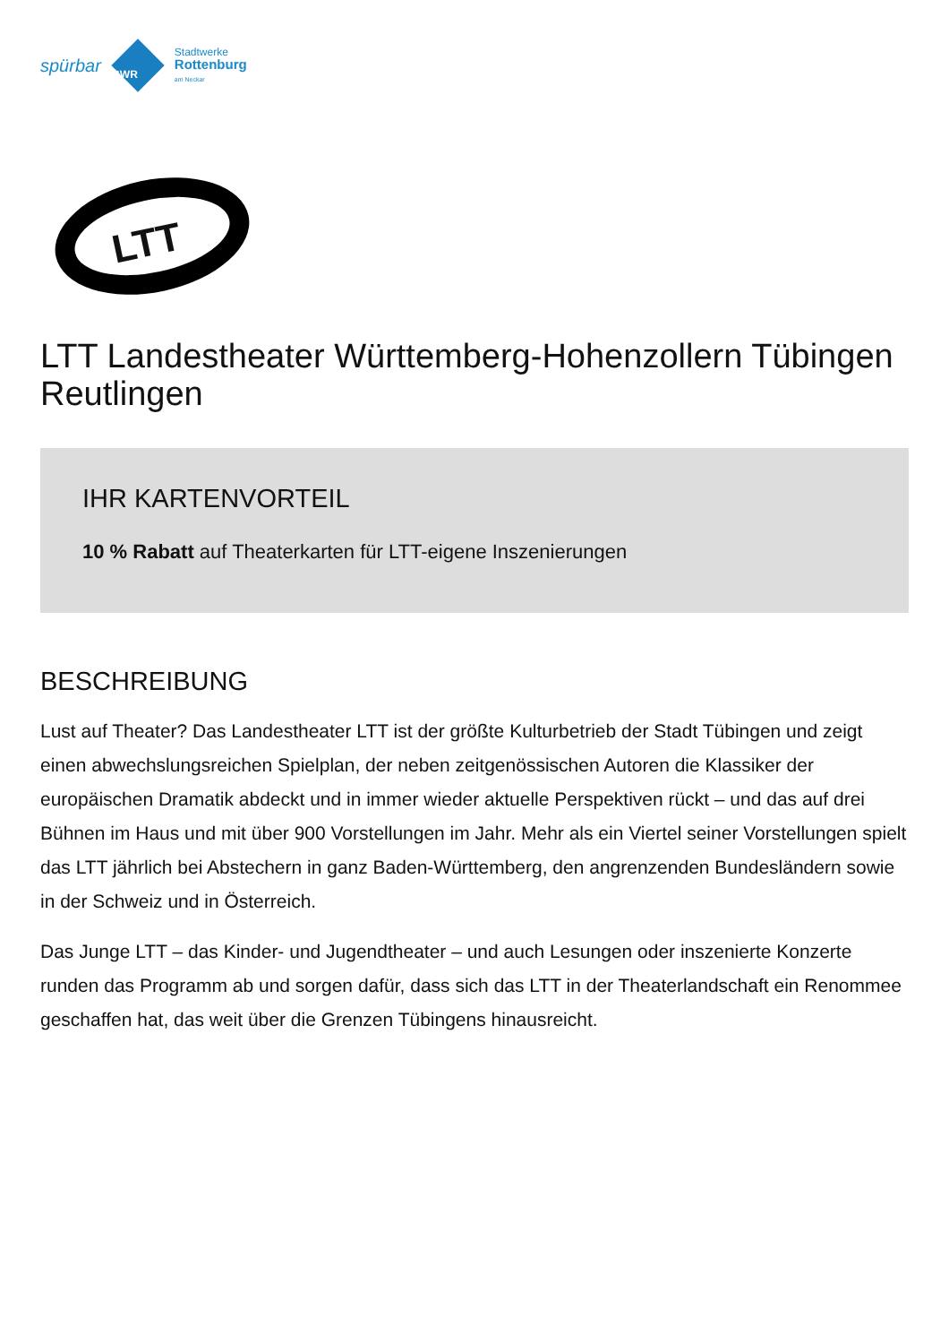spürbar
SWR
Stadtwerke
Rottenburg
am Neckar
LTT
LTT Landestheater Württemberg-Hohenzollern Tübingen Reutlingen
IHR KARTENVORTEIL
10 % Rabatt auf Theaterkarten für LTT-eigene Inszenierungen
BESCHREIBUNG
Lust auf Theater? Das Landestheater LTT ist der größte Kulturbetrieb der Stadt Tübingen und zeigt einen abwechslungsreichen Spielplan, der neben zeitgenössischen Autoren die Klassiker der europäischen Dramatik abdeckt und in immer wieder aktuelle Perspektiven rückt – und das auf drei Bühnen im Haus und mit über 900 Vorstellungen im Jahr. Mehr als ein Viertel seiner Vorstellungen spielt das LTT jährlich bei Abstechern in ganz Baden-Württemberg, den angrenzenden Bundesländern sowie in der Schweiz und in Österreich.
Das Junge LTT – das Kinder- und Jugendtheater – und auch Lesungen oder inszenierte Konzerte runden das Programm ab und sorgen dafür, dass sich das LTT in der Theaterlandschaft ein Renommee geschaffen hat, das weit über die Grenzen Tübingens hinausreicht.